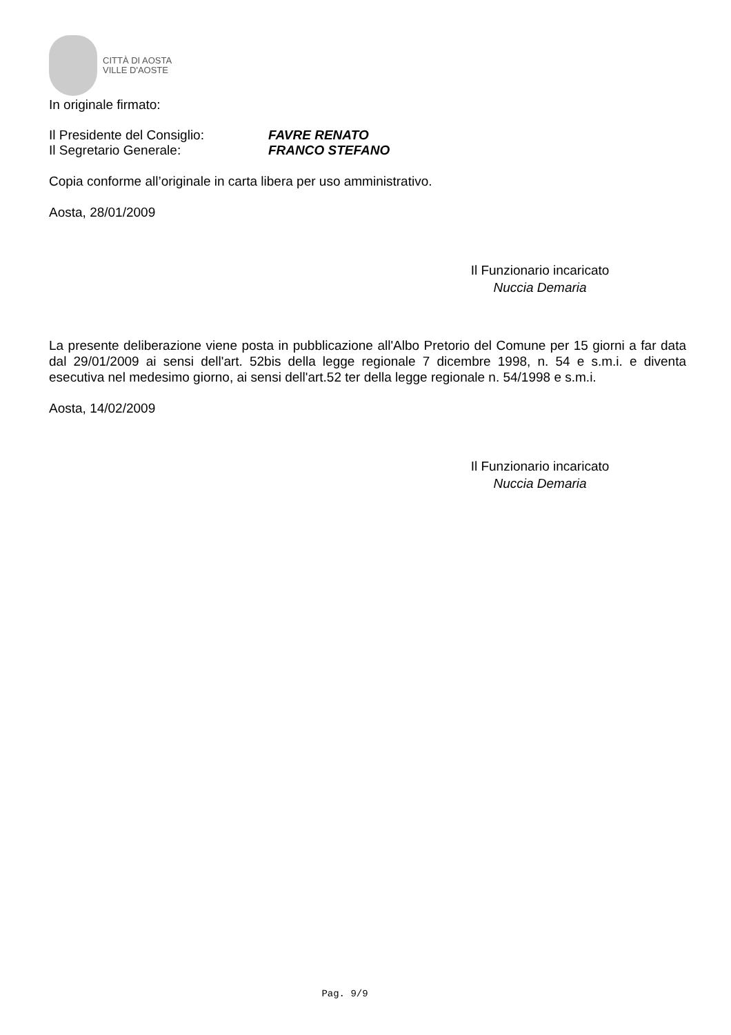CITTÀ DI AOSTA
VILLE D'AOSTE
In originale firmato:
Il Presidente del Consiglio:
FAVRE RENATO
Il Segretario Generale: FRANCO STEFANO
Copia conforme all’originale in carta libera per uso amministrativo.
Aosta, 28/01/2009
Il Funzionario incaricato
Nuccia Demaria
La presente deliberazione viene posta in pubblicazione all'Albo Pretorio del Comune per 15 giorni a far data dal 29/01/2009 ai sensi dell'art. 52bis della legge regionale 7 dicembre 1998, n. 54 e s.m.i. e diventa esecutiva nel medesimo giorno, ai sensi dell'art.52 ter della legge regionale n. 54/1998 e s.m.i.
Aosta, 14/02/2009
Il Funzionario incaricato
Nuccia Demaria
Pag. 9/9